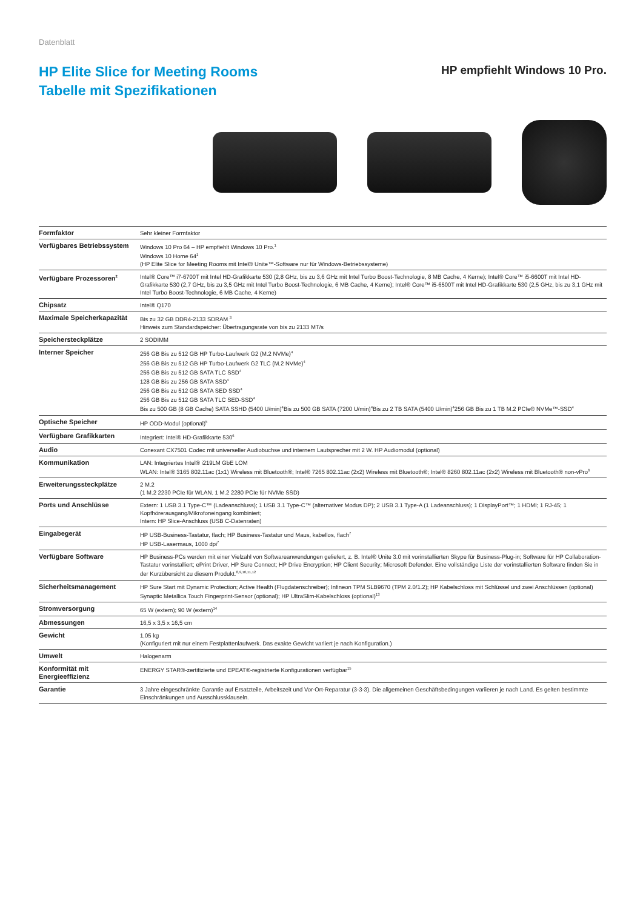Datenblatt
HP Elite Slice for Meeting Rooms
Tabelle mit Spezifikationen
HP empfiehlt Windows 10 Pro.
| Formfaktor | Sehr kleiner Formfaktor |
| Verfügbares Betriebssystem | Windows 10 Pro 64 – HP empfiehlt Windows 10 Pro.<sup>1</sup> Windows 10 Home 64<sup>1</sup> (HP Elite Slice for Meeting Rooms mit Intel® Unite™-Software nur für Windows-Betriebssysteme) |
| Verfügbare Prozessoren<sup>2</sup> | Intel® Core™ i7-6700T mit Intel HD-Grafikkarte 530 (2,8 GHz, bis zu 3,6 GHz mit Intel Turbo Boost-Technologie, 8 MB Cache, 4 Kerne); Intel® Core™ i5-6600T mit Intel HD-Grafikkarte 530 (2,7 GHz, bis zu 3,5 GHz mit Intel Turbo Boost-Technologie, 6 MB Cache, 4 Kerne); Intel® Core™ i5-6500T mit Intel HD-Grafikkarte 530 (2,5 GHz, bis zu 3,1 GHz mit Intel Turbo Boost-Technologie, 6 MB Cache, 4 Kerne) |
| Chipsatz | Intel® Q170 |
| Maximale Speicherkapazität | Bis zu 32 GB DDR4-2133 SDRAM <sup>3</sup> Hinweis zum Standardspeicher: Übertragungsrate von bis zu 2133 MT/s |
| Speichersteckplätze | 2 SODIMM |
| Interner Speicher | 256 GB Bis zu 512 GB HP Turbo-Laufwerk G2 (M.2 NVMe)<sup>4</sup> 256 GB Bis zu 512 GB HP Turbo-Laufwerk G2 TLC (M.2 NVMe)<sup>4</sup> 256 GB Bis zu 512 GB SATA TLC SSD<sup>4</sup> 128 GB Bis zu 256 GB SATA SSD<sup>4</sup> 256 GB Bis zu 512 GB SATA SED SSD<sup>4</sup> 256 GB Bis zu 512 GB SATA TLC SED-SSD<sup>4</sup> Bis zu 500 GB (8 GB Cache) SATA SSHD (5400 U/min)<sup>4</sup>Bis zu 500 GB SATA (7200 U/min)<sup>4</sup>Bis zu 2 TB SATA (5400 U/min)<sup>4</sup>256 GB Bis zu 1 TB M.2 PCIe® NVMe™-SSD<sup>4</sup> |
| Optische Speicher | HP ODD-Modul (optional)<sup>5</sup> |
| Verfügbare Grafikkarten | Integriert: Intel® HD-Grafikkarte 530<sup>6</sup> |
| Audio | Conexant CX7501 Codec mit universeller Audiobuchse und internem Lautsprecher mit 2 W. HP Audiomodul (optional) |
| Kommunikation | LAN: Integriertes Intel® i219LM GbE LOM WLAN: Intel® 3165 802.11ac (1x1) Wireless mit Bluetooth®; Intel® 7265 802.11ac (2x2) Wireless mit Bluetooth®; Intel® 8260 802.11ac (2x2) Wireless mit Bluetooth® non-vPro<sup>6</sup> |
| Erweiterungssteckplätze | 2 M.2 (1 M.2 2230 PCIe für WLAN. 1 M.2 2280 PCIe für NVMe SSD) |
| Ports und Anschlüsse | Extern: 1 USB 3.1 Type-C™ (Ladeanschluss); 1 USB 3.1 Type-C™ (alternativer Modus DP); 2 USB 3.1 Type-A (1 Ladeanschluss); 1 DisplayPort™; 1 HDMI; 1 RJ-45; 1 Kopfhörerausgang/Mikrofoneingang kombiniert; Intern: HP Slice-Anschluss (USB C-Datenraten) |
| Eingabegerät | HP USB-Business-Tastatur, flach; HP Business-Tastatur und Maus, kabellos, flach<sup>7</sup> HP USB-Lasermaus, 1000 dpi<sup>7</sup> |
| Verfügbare Software | HP Business-PCs werden mit einer Vielzahl von Softwareanwendungen geliefert, z. B. Intel® Unite 3.0 mit vorinstallierten Skype für Business-Plug-in; Software für HP Collaboration-Tastatur vorinstalliert; ePrint Driver, HP Sure Connect; HP Drive Encryption; HP Client Security; Microsoft Defender. Eine vollständige Liste der vorinstallierten Software finden Sie in der Kurzübersicht zu diesem Produkt.<sup>8,9,10,11,12</sup> |
| Sicherheitsmanagement | HP Sure Start mit Dynamic Protection; Active Health (Flugdatenschreiber); Infineon TPM SLB9670 (TPM 2.0/1.2); HP Kabelschloss mit Schlüssel und zwei Anschlüssen (optional) Synaptic Metallica Touch Fingerprint-Sensor (optional); HP UltraSlim-Kabelschloss (optional)<sup>13</sup> |
| Stromversorgung | 65 W (extern); 90 W (extern)<sup>14</sup> |
| Abmessungen | 16,5 x 3,5 x 16,5 cm |
| Gewicht | 1,05 kg (Konfiguriert mit nur einem Festplattenlaufwerk. Das exakte Gewicht variiert je nach Konfiguration.) |
| Umwelt | Halogenarm |
| Konformität mit Energieeffizienz | ENERGY STAR®-zertifizierte und EPEAT®-registrierte Konfigurationen verfügbar<sup>15</sup> |
| Garantie | 3 Jahre eingeschränkte Garantie auf Ersatzteile, Arbeitszeit und Vor-Ort-Reparatur (3-3-3). Die allgemeinen Geschäftsbedingungen variieren je nach Land. Es gelten bestimmte Einschränkungen und Ausschlussklauseln. |